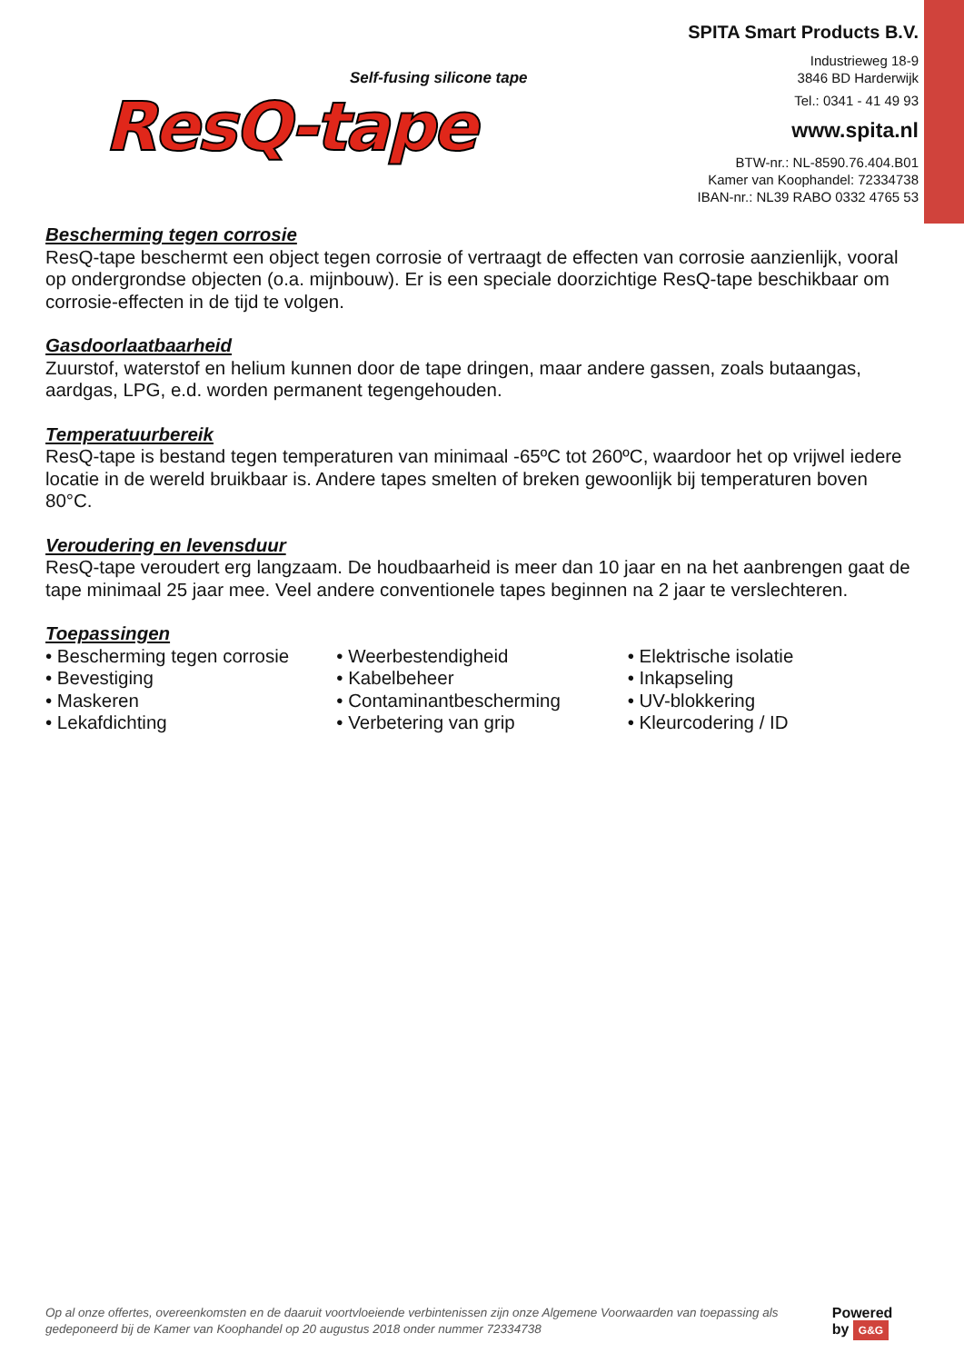Self-fusing silicone tape
ResQ-tape
SPITA Smart Products B.V.
Industrieweg 18-9
3846 BD Harderwijk
Tel.: 0341 - 41 49 93
www.spita.nl
BTW-nr.: NL-8590.76.404.B01
Kamer van Koophandel: 72334738
IBAN-nr.: NL39 RABO 0332 4765 53
Bescherming tegen corrosie
ResQ-tape beschermt een object tegen corrosie of vertraagt de effecten van corrosie aanzienlijk, vooral op ondergrondse objecten (o.a. mijnbouw). Er is een speciale doorzichtige ResQ-tape beschikbaar om corrosie-effecten in de tijd te volgen.
Gasdoorlaatbaarheid
Zuurstof, waterstof en helium kunnen door de tape dringen, maar andere gassen, zoals butaangas, aardgas, LPG, e.d. worden permanent tegengehouden.
Temperatuurbereik
ResQ-tape is bestand tegen temperaturen van minimaal -65ºC tot 260ºC, waardoor het op vrijwel iedere locatie in de wereld bruikbaar is. Andere tapes smelten of breken gewoonlijk bij temperaturen boven 80°C.
Veroudering en levensduur
ResQ-tape veroudert erg langzaam. De houdbaarheid is meer dan 10 jaar en na het aanbrengen gaat de tape minimaal 25 jaar mee. Veel andere conventionele tapes beginnen na 2 jaar te verslechteren.
Toepassingen
• Bescherming tegen corrosie
• Bevestiging
• Maskeren
• Lekafdichting
• Weerbestendigheid
• Kabelbeheer
• Contaminantbescherming
• Verbetering van grip
• Elektrische isolatie
• Inkapseling
• UV-blokkering
• Kleurcodering / ID
Op al onze offertes, overeenkomsten en de daaruit voortvloeiende verbintenissen zijn onze Algemene Voorwaarden van toepassing als gedeponeerd bij de Kamer van Koophandel op 20 augustus 2018 onder nummer 72334738 Powered by G&G